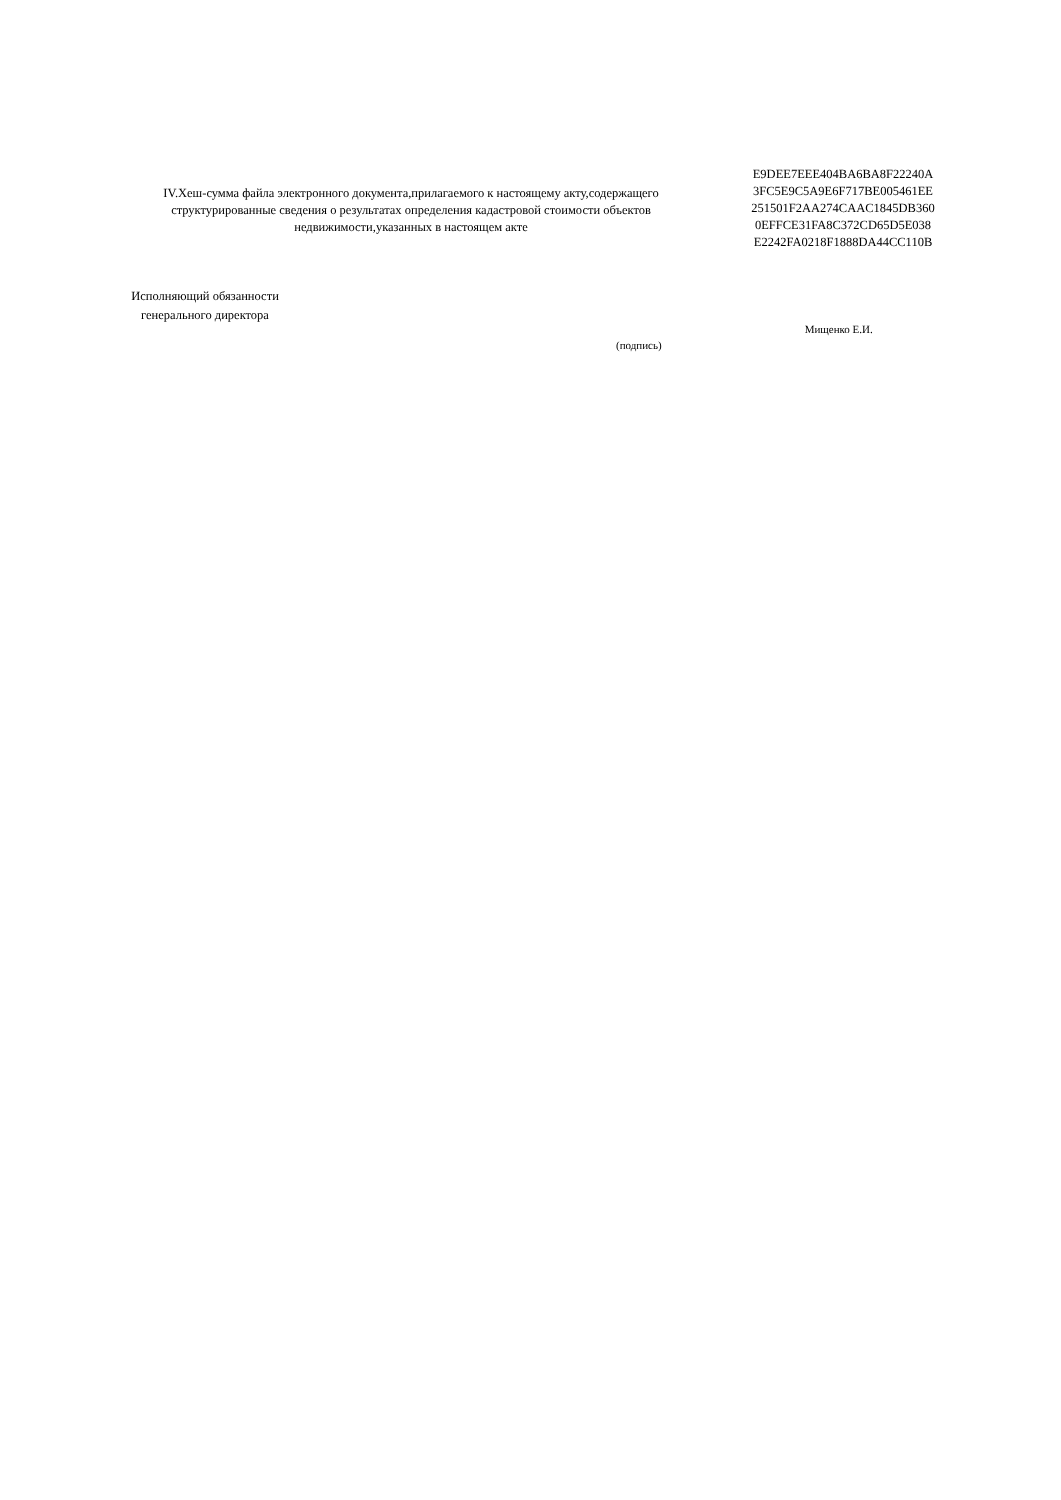IV.Хеш-сумма файла электронного документа,прилагаемого к настоящему акту,содержащего структурированные сведения о результатах определения кадастровой стоимости объектов недвижимости,указанных в настоящем акте
E9DEE7EEE404BA6BA8F22240A
3FC5E9C5A9E6F717BE005461EE
251501F2AA274CAAC1845DB360
0EFFCE31FA8C372CD65D5E038
E2242FA0218F1888DA44CC110B
Исполняющий обязанности
генерального директора
(подпись)
Мищенко Е.И.